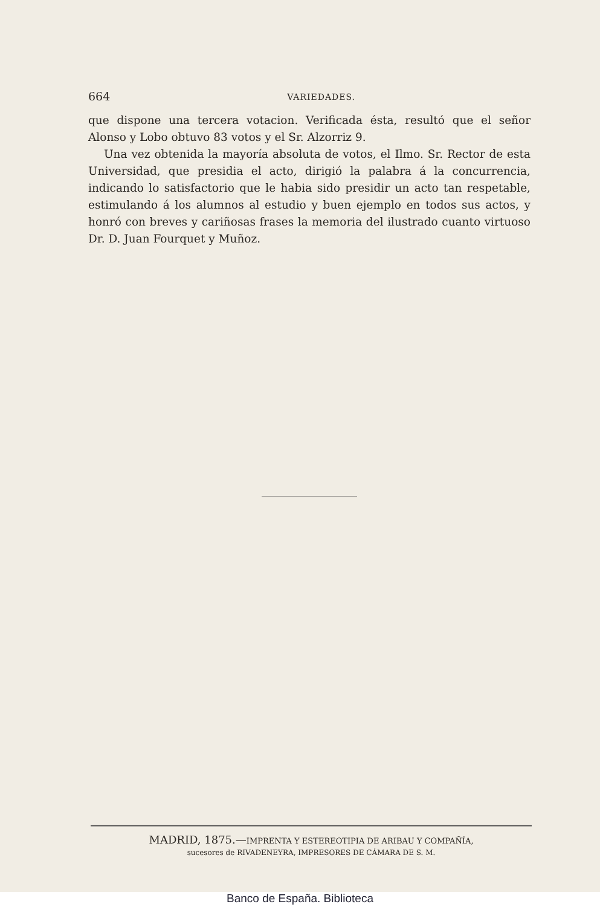664 VARIEDADES.
que dispone una tercera votacion. Verificada ésta, resultó que el señor Alonso y Lobo obtuvo 83 votos y el Sr. Alzorriz 9.
Una vez obtenida la mayoría absoluta de votos, el Ilmo. Sr. Rector de esta Universidad, que presidia el acto, dirigió la palabra á la concurrencia, indicando lo satisfactorio que le habia sido presidir un acto tan respetable, estimulando á los alumnos al estudio y buen ejemplo en todos sus actos, y honró con breves y cariñosas frases la memoria del ilustrado cuanto virtuoso Dr. D. Juan Fourquet y Muñoz.
MADRID, 1875.—IMPRENTA Y ESTEREOTIPIA DE ARIBAU Y COMPAÑÍA,
sucesores de RIVADENEYRA, IMPRESORES DE CÁMARA DE S. M.
Banco de España. Biblioteca